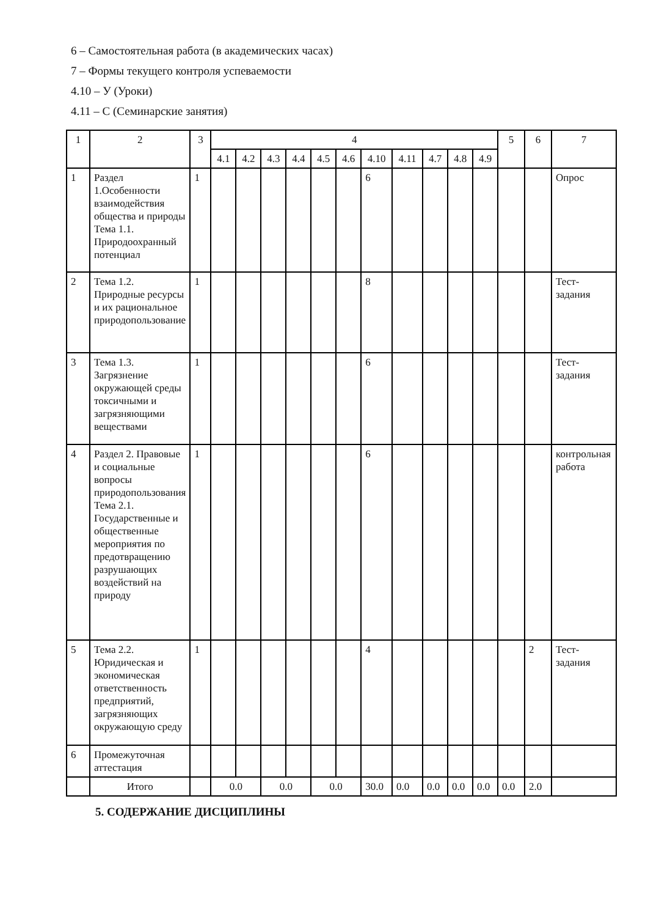6 – Самостоятельная работа (в академических часах)
7 – Формы текущего контроля успеваемости
4.10 – У (Уроки)
4.11 – С (Семинарские занятия)
| 1 | 2 | 3 | 4 | | | | | | | | | | | 5 | 6 | 7 |
| --- | --- | --- | --- | --- | --- | --- | --- | --- | --- | --- | --- | --- | --- | --- | --- | --- |
| | | | 4.1 | 4.2 | 4.3 | 4.4 | 4.5 | 4.6 | 4.10 | 4.11 | 4.7 | 4.8 | 4.9 | | | |
| 1 | Раздел 1.Особенности взаимодействия общества и природы Тема 1.1. Природоохранный потенциал | 1 | | | | | | | 6 | | | | | | | Опрос |
| 2 | Тема 1.2. Природные ресурсы и их рациональное природопользование | 1 | | | | | | | 8 | | | | | | | Тест-задания |
| 3 | Тема 1.3. Загрязнение окружающей среды токсичными и загрязняющими веществами | 1 | | | | | | | 6 | | | | | | | Тест-задания |
| 4 | Раздел 2. Правовые и социальные вопросы природопользования Тема 2.1. Государственные и общественные мероприятия по предотвращению разрушающих воздействий на природу | 1 | | | | | | | 6 | | | | | | | контрольная работа |
| 5 | Тема 2.2. Юридическая и экономическая ответственность предприятий, загрязняющих окружающую среду | 1 | | | | | | | 4 | | | | | | 2 | Тест-задания |
| 6 | Промежуточная аттестация | | | | | | | | | | | | | | | |
| | Итого | | 0.0 | | 0.0 | | 0.0 | | 30.0 | 0.0 | 0.0 | 0.0 | 0.0 | 0.0 | 2.0 | |
5. СОДЕРЖАНИЕ ДИСЦИПЛИНЫ